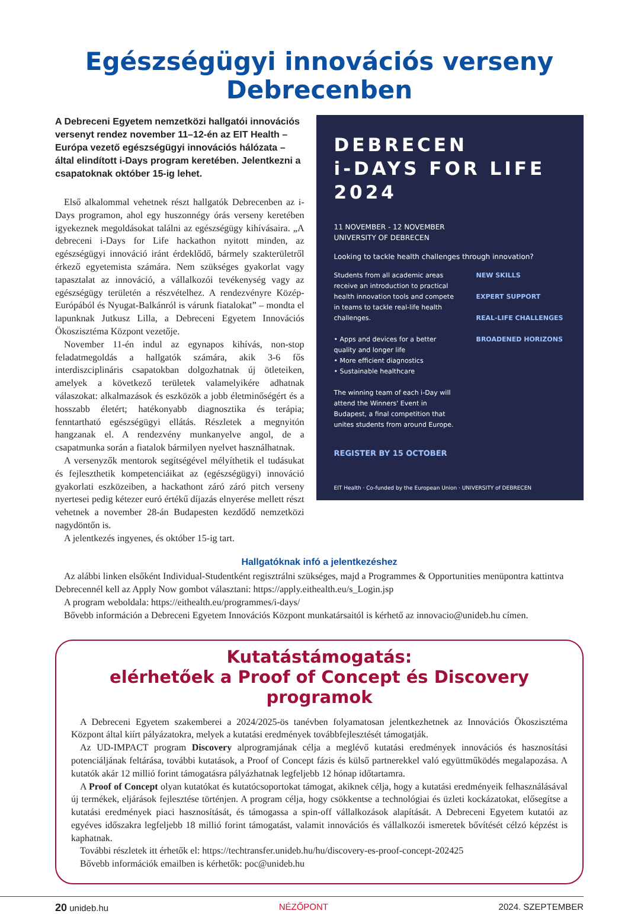Egészségügyi innovációs verseny Debrecenben
A Debreceni Egyetem nemzetközi hallgatói innovációs versenyt rendez november 11–12-én az EIT Health – Európa vezető egészségügyi innovációs hálózata – által elindított i-Days program keretében. Jelentkezni a csapatoknak október 15-ig lehet.
Első alkalommal vehetnek részt hallgatók Debrecenben az i-Days programon, ahol egy huszonnégy órás verseny keretében igyekeznek megoldásokat találni az egészségügy kihívásaira. „A debreceni i-Days for Life hackathon nyitott minden, az egészségügyi innováció iránt érdeklődő, bármely szakterületről érkező egyetemista számára. Nem szükséges gyakorlat vagy tapasztalat az innováció, a vállalkozói tevékenység vagy az egészségügy területén a részvételhez. A rendezvényre Közép-Európából és Nyugat-Balkánról is várunk fiatalokat” – mondta el lapunknak Jutkusz Lilla, a Debreceni Egyetem Innovációs Ökoszisztéma Központ vezetője.
November 11-én indul az egynapos kihívás, non-stop feladatmegoldás a hallgatók számára, akik 3-6 fős interdiszciplináris csapatokban dolgozhatnak új ötleteiken, amelyek a következő területek valamelyikére adhatnak válaszokat: alkalmazások és eszközök a jobb életminőségért és a hosszabb életért; hatékonyabb diagnosztika és terápia; fenntartható egészségügyi ellátás. Részletek a megnyitón hangzanak el. A rendezvény munkanyelve angol, de a csapatmunka során a fiatalok bármilyen nyelvet használhatnak.
A versenyzők mentorok segítségével mélyíthetik el tudásukat és fejleszthetik kompetenciáikat az (egészségügyi) innováció gyakorlati eszközeiben, a hackathont záró záró pitch verseny nyertesei pedig kétezer euró értékű díjazás elnyerése mellett részt vehetnek a november 28-án Budapesten kezdődő nemzetközi nagydöntőn is.
A jelentkezés ingyenes, és október 15-ig tart.
DEBRECEN
i-DAYS FOR LIFE
2024
11 NOVEMBER - 12 NOVEMBER
UNIVERSITY OF DEBRECEN
Looking to tackle health challenges through innovation?
Students from all academic areas receive an introduction to practical health innovation tools and compete in teams to tackle real-life health challenges.
• Apps and devices for a better quality and longer life
• More efficient diagnostics
• Sustainable healthcare
The winning team of each i-Day will attend the Winners' Event in Budapest, a final competition that unites students from around Europe.
NEW SKILLS
EXPERT SUPPORT
REAL-LIFE CHALLENGES
BROADENED HORIZONS
REGISTER BY 15 OCTOBER
EIT Health · Co-funded by the European Union · UNIVERSITY of DEBRECEN
Hallgatóknak infó a jelentkezéshez
Az alábbi linken elsőként Individual-Studentként regisztrálni szükséges, majd a Programmes & Opportunities menüpontra kattintva Debrecennél kell az Apply Now gombot választani: https://apply.eithealth.eu/s_Login.jsp
A program weboldala: https://eithealth.eu/programmes/i-days/
Bővebb információn a Debreceni Egyetem Innovációs Központ munkatársaitól is kérhető az innovacio@unideb.hu címen.
Kutatástámogatás:
elérhetőek a Proof of Concept és Discovery programok
A Debreceni Egyetem szakemberei a 2024/2025-ös tanévben folyamatosan jelentkezhetnek az Innovációs Ökoszisztéma Központ által kiírt pályázatokra, melyek a kutatási eredmények továbbfejlesztését támogatják.
Az UD-IMPACT program Discovery alprogramjának célja a meglévő kutatási eredmények innovációs és hasznosítási potenciáljának feltárása, további kutatások, a Proof of Concept fázis és külső partnerekkel való együttműködés megalapozása. A kutatók akár 12 millió forint támogatásra pályázhatnak legfeljebb 12 hónap időtartamra.
A Proof of Concept olyan kutatókat és kutatócsoportokat támogat, akiknek célja, hogy a kutatási eredményeik felhasználásával új termékek, eljárások fejlesztése történjen. A program célja, hogy csökkentse a technológiai és üzleti kockázatokat, elősegítse a kutatási eredmények piaci hasznosítását, és támogassa a spin-off vállalkozások alapítását. A Debreceni Egyetem kutatói az egyéves időszakra legfeljebb 18 millió forint támogatást, valamit innovációs és vállalkozói ismeretek bővítését célzó képzést is kaphatnak.
További részletek itt érhetők el: https://techtransfer.unideb.hu/hu/discovery-es-proof-concept-202425
Bővebb információk emailben is kérhetők: poc@unideb.hu
20 unideb.hu NÉZŐPONT 2024. SZEPTEMBER